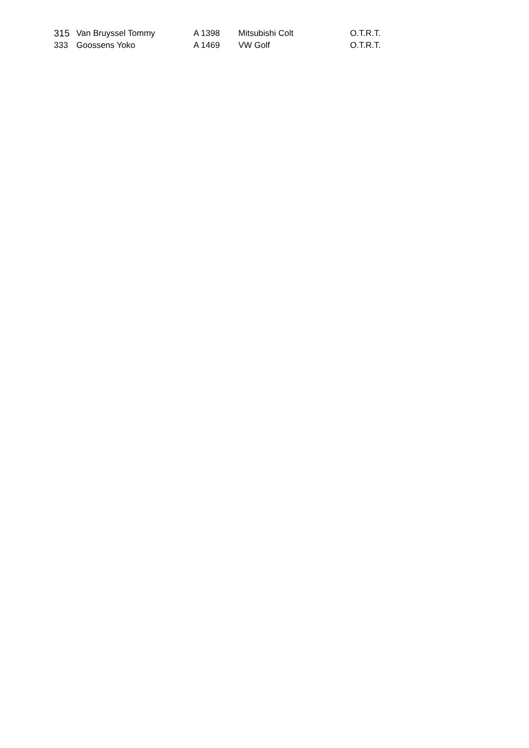| 315 | Van Bruyssel Tommy | A 1398 | Mitsubishi Colt | O.T.R.T. |
| 333 | Goossens Yoko | A 1469 | VW Golf | O.T.R.T. |